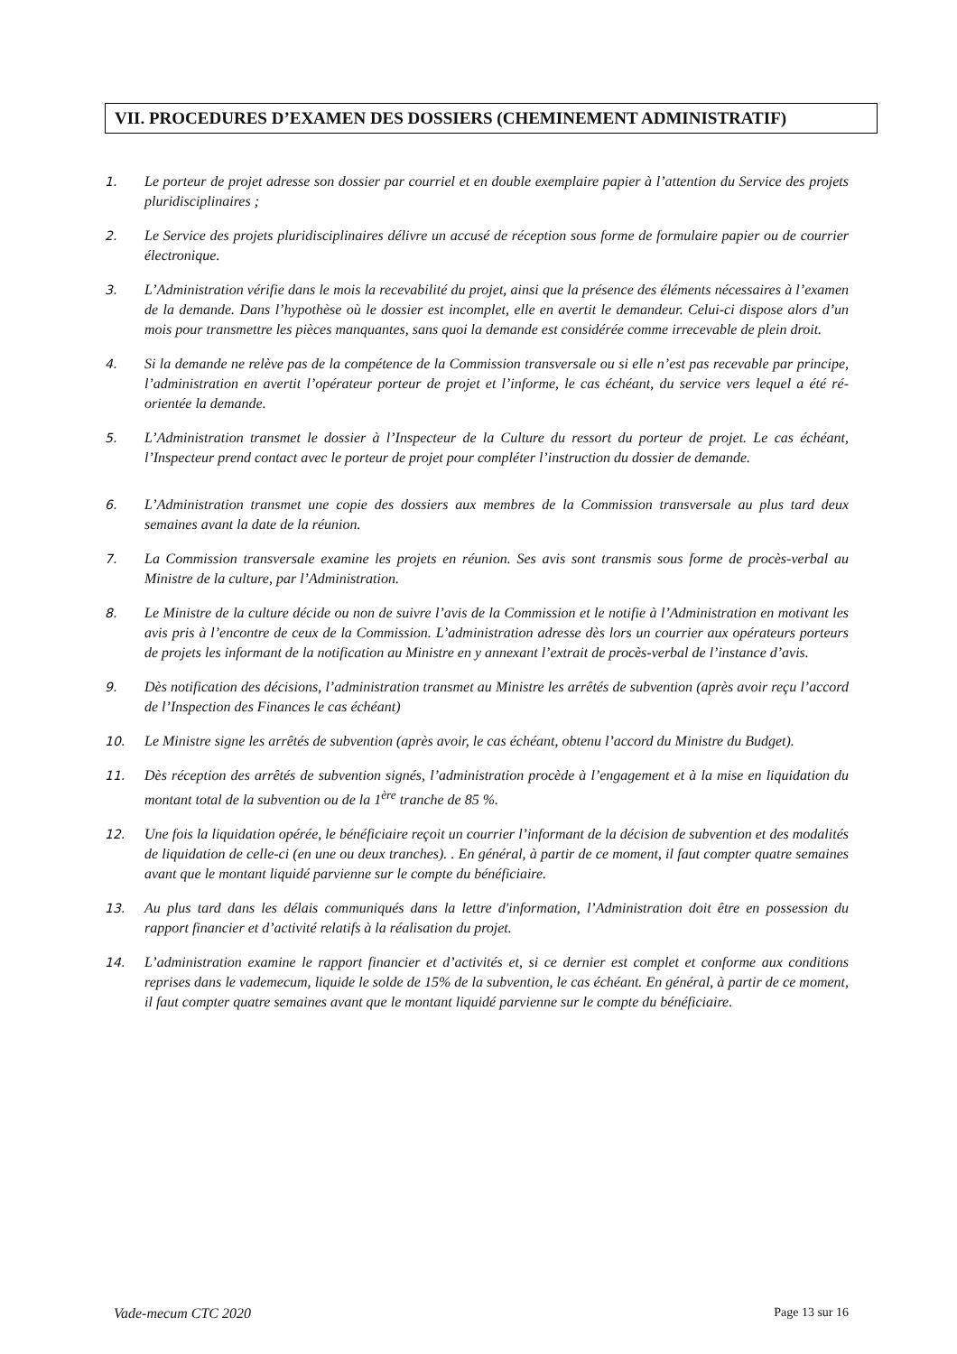VII. PROCEDURES D’EXAMEN DES DOSSIERS (CHEMINEMENT ADMINISTRATIF)
1. Le porteur de projet adresse son dossier par courriel et en double exemplaire papier à l’attention du Service des projets pluridisciplinaires ;
2. Le Service des projets pluridisciplinaires délivre un accusé de réception sous forme de formulaire papier ou de courrier électronique.
3. L’Administration vérifie dans le mois la recevabilité du projet, ainsi que la présence des éléments nécessaires à l’examen de la demande. Dans l’hypothèse où le dossier est incomplet, elle en avertit le demandeur. Celui-ci dispose alors d’un mois pour transmettre les pièces manquantes, sans quoi la demande est considérée comme irrecevable de plein droit.
4. Si la demande ne relève pas de la compétence de la Commission transversale ou si elle n’est pas recevable par principe, l’administration en avertit l’opérateur porteur de projet et l’informe, le cas échéant, du service vers lequel a été ré-orientée la demande.
5. L’Administration transmet le dossier à l’Inspecteur de la Culture du ressort du porteur de projet. Le cas échéant, l’Inspecteur prend contact avec le porteur de projet pour compléter l’instruction du dossier de demande.
6. L’Administration transmet une copie des dossiers aux membres de la Commission transversale au plus tard deux semaines avant la date de la réunion.
7. La Commission transversale examine les projets en réunion. Ses avis sont transmis sous forme de procès-verbal au Ministre de la culture, par l’Administration.
8. Le Ministre de la culture décide ou non de suivre l’avis de la Commission et le notifie à l’Administration en motivant les avis pris à l’encontre de ceux de la Commission. L’administration adresse dès lors un courrier aux opérateurs porteurs de projets les informant de la notification au Ministre en y annexant l’extrait de procès-verbal de l’instance d’avis.
9. Dès notification des décisions, l’administration transmet au Ministre les arrêtés de subvention (après avoir reçu l’accord de l’Inspection des Finances le cas échéant)
10. Le Ministre signe les arrêtés de subvention (après avoir, le cas échéant, obtenu l’accord du Ministre du Budget).
11. Dès réception des arrêtés de subvention signés, l’administration procède à l’engagement et à la mise en liquidation du montant total de la subvention ou de la 1<sup>ère</sup> tranche de 85 %.
12. Une fois la liquidation opérée, le bénéficiaire reçoit un courrier l’informant de la décision de subvention et des modalités de liquidation de celle-ci (en une ou deux tranches). . En général, à partir de ce moment, il faut compter quatre semaines avant que le montant liquidé parvienne sur le compte du bénéficiaire.
13. Au plus tard dans les délais communiqués dans la lettre d'information, l’Administration doit être en possession du rapport financier et d’activité relatifs à la réalisation du projet.
14. L’administration examine le rapport financier et d’activités et, si ce dernier est complet et conforme aux conditions reprises dans le vademecum, liquide le solde de 15% de la subvention, le cas échéant. En général, à partir de ce moment, il faut compter quatre semaines avant que le montant liquidé parvienne sur le compte du bénéficiaire.
Vade-mecum CTC 2020 Page 13 sur 16